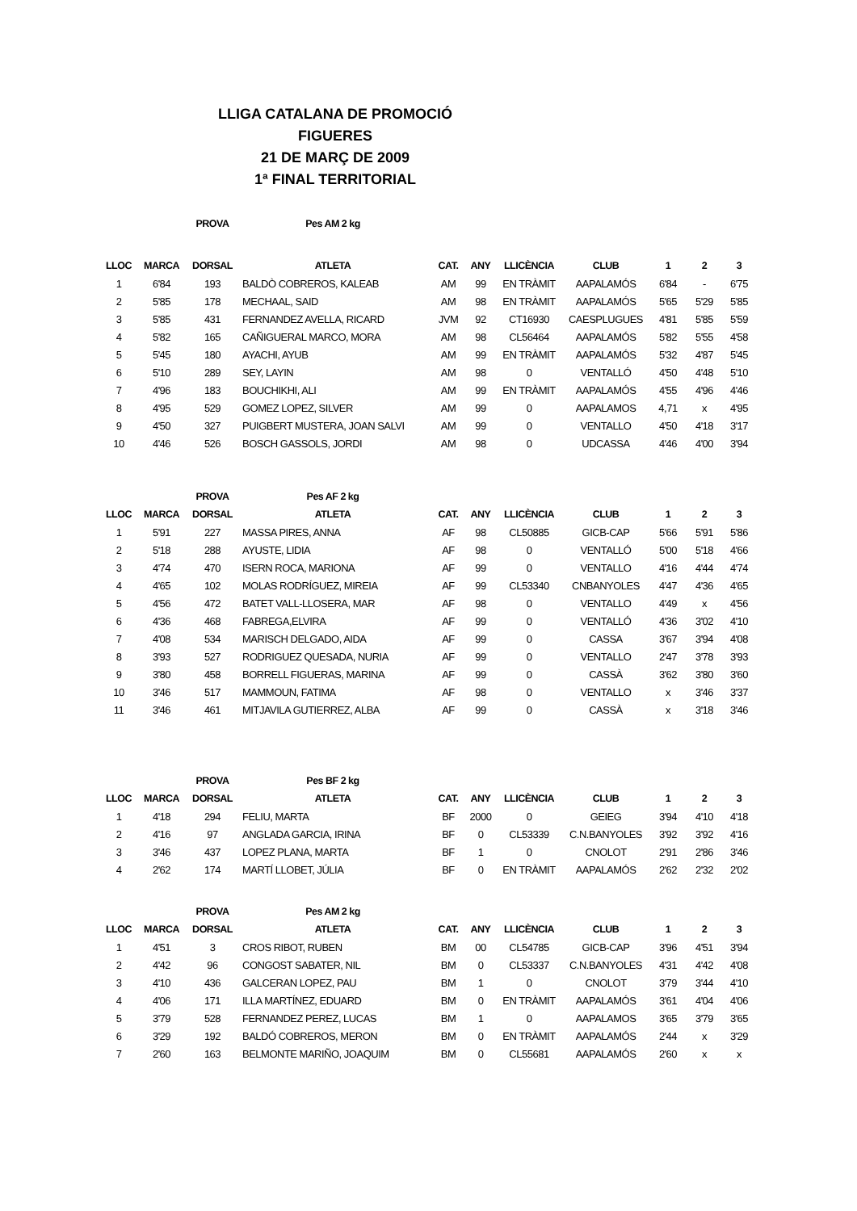LLIGA CATALANA DE PROMOCIÓ
FIGUERES
21 DE MARÇ DE 2009
1ª FINAL TERRITORIAL
| | | PROVA | Pes AM 2 kg | | | | | | | |
| --- | --- | --- | --- | --- | --- | --- | --- | --- | --- | --- |
| LLOC | MARCA | DORSAL | ATLETA | CAT. | ANY | LLICÈNCIA | CLUB | 1 | 2 | 3 |
| 1 | 6'84 | 193 | BALDÒ COBREROS, KALEAB | AM | 99 | EN TRÀMIT | AAPALAMÓS | 6'84 | - | 6'75 |
| 2 | 5'85 | 178 | MECHAAL, SAID | AM | 98 | EN TRÀMIT | AAPALAMÓS | 5'65 | 5'29 | 5'85 |
| 3 | 5'85 | 431 | FERNANDEZ AVELLA, RICARD | JVM | 92 | CT16930 | CAESPLUGUES | 4'81 | 5'85 | 5'59 |
| 4 | 5'82 | 165 | CAÑIGUERAL MARCO, MORA | AM | 98 | CL56464 | AAPALAMÓS | 5'82 | 5'55 | 4'58 |
| 5 | 5'45 | 180 | AYACHI, AYUB | AM | 99 | EN TRÀMIT | AAPALAMÓS | 5'32 | 4'87 | 5'45 |
| 6 | 5'10 | 289 | SEY, LAYIN | AM | 98 | 0 | VENTALLÓ | 4'50 | 4'48 | 5'10 |
| 7 | 4'96 | 183 | BOUCHIKHI, ALI | AM | 99 | EN TRÀMIT | AAPALAMÓS | 4'55 | 4'96 | 4'46 |
| 8 | 4'95 | 529 | GOMEZ LOPEZ, SILVER | AM | 99 | 0 | AAPALAMOS | 4,71 | x | 4'95 |
| 9 | 4'50 | 327 | PUIGBERT MUSTERA, JOAN SALVI | AM | 99 | 0 | VENTALLO | 4'50 | 4'18 | 3'17 |
| 10 | 4'46 | 526 | BOSCH GASSOLS, JORDI | AM | 98 | 0 | UDCASSA | 4'46 | 4'00 | 3'94 |
| | | PROVA | Pes AF 2 kg | | | | | | | |
| LLOC | MARCA | DORSAL | ATLETA | CAT. | ANY | LLICÈNCIA | CLUB | 1 | 2 | 3 |
| 1 | 5'91 | 227 | MASSA PIRES, ANNA | AF | 98 | CL50885 | GICB-CAP | 5'66 | 5'91 | 5'86 |
| 2 | 5'18 | 288 | AYUSTE, LIDIA | AF | 98 | 0 | VENTALLÓ | 5'00 | 5'18 | 4'66 |
| 3 | 4'74 | 470 | ISERN ROCA, MARIONA | AF | 99 | 0 | VENTALLO | 4'16 | 4'44 | 4'74 |
| 4 | 4'65 | 102 | MOLAS RODRÍGUEZ, MIREIA | AF | 99 | CL53340 | CNBANYOLES | 4'47 | 4'36 | 4'65 |
| 5 | 4'56 | 472 | BATET VALL-LLOSERA, MAR | AF | 98 | 0 | VENTALLO | 4'49 | x | 4'56 |
| 6 | 4'36 | 468 | FABREGA,ELVIRA | AF | 99 | 0 | VENTALLÓ | 4'36 | 3'02 | 4'10 |
| 7 | 4'08 | 534 | MARISCH DELGADO, AIDA | AF | 99 | 0 | CASSA | 3'67 | 3'94 | 4'08 |
| 8 | 3'93 | 527 | RODRIGUEZ QUESADA, NURIA | AF | 99 | 0 | VENTALLO | 2'47 | 3'78 | 3'93 |
| 9 | 3'80 | 458 | BORRELL FIGUERAS, MARINA | AF | 99 | 0 | CASSÀ | 3'62 | 3'80 | 3'60 |
| 10 | 3'46 | 517 | MAMMOUN, FATIMA | AF | 98 | 0 | VENTALLO | x | 3'46 | 3'37 |
| 11 | 3'46 | 461 | MITJAVILA GUTIERREZ, ALBA | AF | 99 | 0 | CASSÀ | x | 3'18 | 3'46 |
| | | PROVA | Pes BF 2 kg | | | | | | | |
| LLOC | MARCA | DORSAL | ATLETA | CAT. | ANY | LLICÈNCIA | CLUB | 1 | 2 | 3 |
| 1 | 4'18 | 294 | FELIU, MARTA | BF | 2000 | 0 | GEIEG | 3'94 | 4'10 | 4'18 |
| 2 | 4'16 | 97 | ANGLADA GARCIA, IRINA | BF | 0 | CL53339 | C.N.BANYOLES | 3'92 | 3'92 | 4'16 |
| 3 | 3'46 | 437 | LOPEZ PLANA, MARTA | BF | 1 | 0 | CNOLOT | 2'91 | 2'86 | 3'46 |
| 4 | 2'62 | 174 | MARTÍ LLOBET, JÚLIA | BF | 0 | EN TRÀMIT | AAPALAMÓS | 2'62 | 2'32 | 2'02 |
| | | PROVA | Pes AM 2 kg | | | | | | | |
| LLOC | MARCA | DORSAL | ATLETA | CAT. | ANY | LLICÈNCIA | CLUB | 1 | 2 | 3 |
| 1 | 4'51 | 3 | CROS RIBOT, RUBEN | BM | 00 | CL54785 | GICB-CAP | 3'96 | 4'51 | 3'94 |
| 2 | 4'42 | 96 | CONGOST SABATER, NIL | BM | 0 | CL53337 | C.N.BANYOLES | 4'31 | 4'42 | 4'08 |
| 3 | 4'10 | 436 | GALCERAN LOPEZ, PAU | BM | 1 | 0 | CNOLOT | 3'79 | 3'44 | 4'10 |
| 4 | 4'06 | 171 | ILLA MARTÍNEZ, EDUARD | BM | 0 | EN TRÀMIT | AAPALAMÓS | 3'61 | 4'04 | 4'06 |
| 5 | 3'79 | 528 | FERNANDEZ PEREZ, LUCAS | BM | 1 | 0 | AAPALAMOS | 3'65 | 3'79 | 3'65 |
| 6 | 3'29 | 192 | BALDÓ COBREROS, MERON | BM | 0 | EN TRÀMIT | AAPALAMÓS | 2'44 | x | 3'29 |
| 7 | 2'60 | 163 | BELMONTE MARIÑO, JOAQUIM | BM | 0 | CL55681 | AAPALAMÓS | 2'60 | x | x |